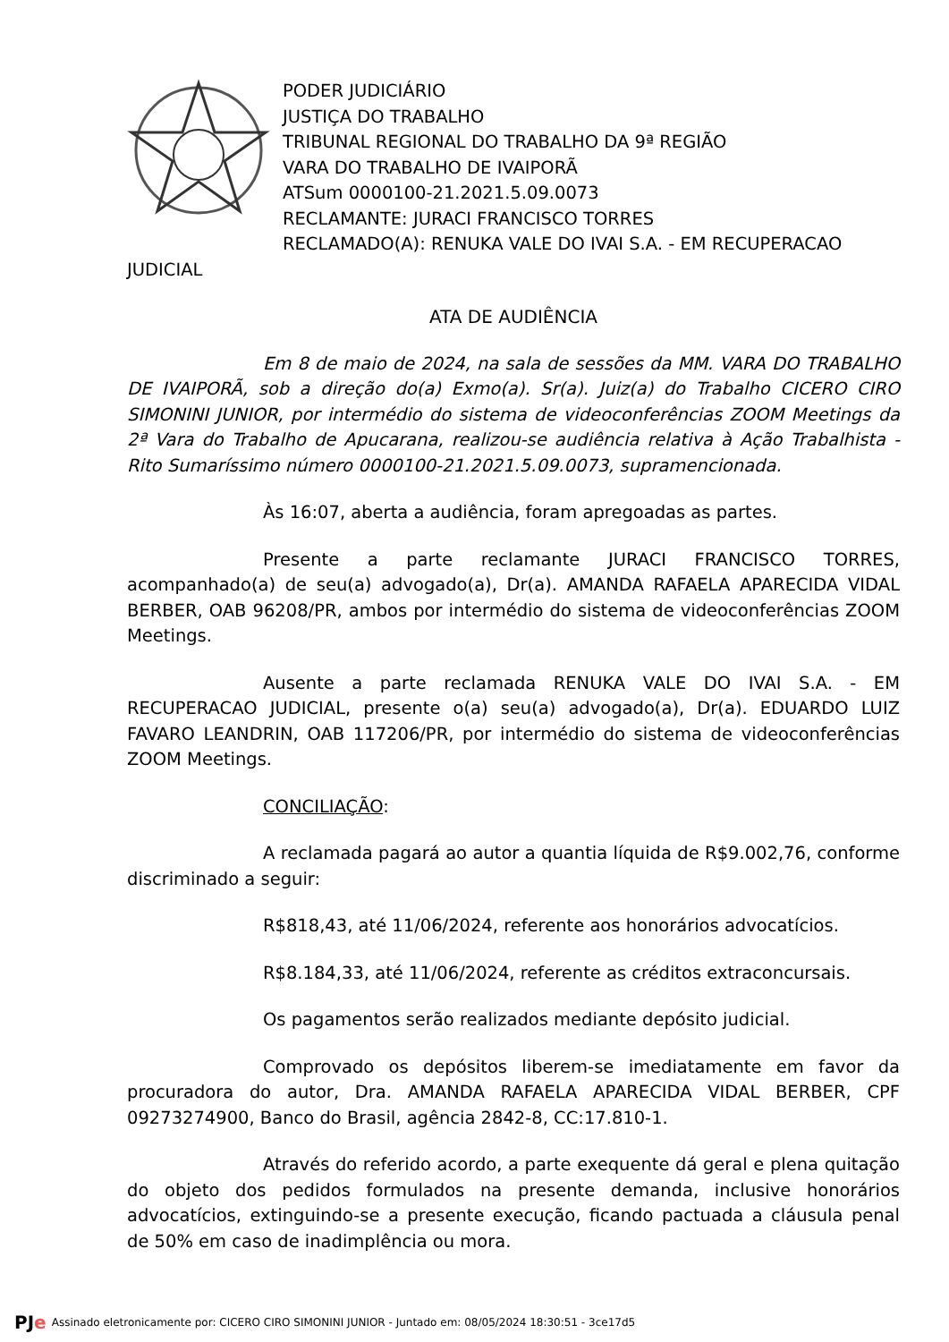PODER JUDICIÁRIO
JUSTIÇA DO TRABALHO
TRIBUNAL REGIONAL DO TRABALHO DA 9ª REGIÃO
VARA DO TRABALHO DE IVAIPORÃ
ATSum 0000100-21.2021.5.09.0073
RECLAMANTE: JURACI FRANCISCO TORRES
RECLAMADO(A): RENUKA VALE DO IVAI S.A. - EM RECUPERACAO
JUDICIAL
ATA DE AUDIÊNCIA
Em 8 de maio de 2024, na sala de sessões da MM. VARA DO TRABALHO DE IVAIPORÃ, sob a direção do(a) Exmo(a). Sr(a). Juiz(a) do Trabalho CICERO CIRO SIMONINI JUNIOR, por intermédio do sistema de videoconferências ZOOM Meetings da 2ª Vara do Trabalho de Apucarana, realizou-se audiência relativa à Ação Trabalhista - Rito Sumaríssimo número 0000100-21.2021.5.09.0073, supramencionada.
Às 16:07, aberta a audiência, foram apregoadas as partes.
Presente a parte reclamante JURACI FRANCISCO TORRES, acompanhado(a) de seu(a) advogado(a), Dr(a). AMANDA RAFAELA APARECIDA VIDAL BERBER, OAB 96208/PR, ambos por intermédio do sistema de videoconferências ZOOM Meetings.
Ausente a parte reclamada RENUKA VALE DO IVAI S.A. - EM RECUPERACAO JUDICIAL, presente o(a) seu(a) advogado(a), Dr(a). EDUARDO LUIZ FAVARO LEANDRIN, OAB 117206/PR, por intermédio do sistema de videoconferências ZOOM Meetings.
CONCILIAÇÃO:
A reclamada pagará ao autor a quantia líquida de R$9.002,76, conforme discriminado a seguir:
R$818,43, até 11/06/2024, referente aos honorários advocatícios.
R$8.184,33, até 11/06/2024, referente as créditos extraconcursais.
Os pagamentos serão realizados mediante depósito judicial.
Comprovado os depósitos liberem-se imediatamente em favor da procuradora do autor, Dra. AMANDA RAFAELA APARECIDA VIDAL BERBER, CPF 09273274900, Banco do Brasil, agência 2842-8, CC:17.810-1.
Através do referido acordo, a parte exequente dá geral e plena quitação do objeto dos pedidos formulados na presente demanda, inclusive honorários advocatícios, extinguindo-se a presente execução, ficando pactuada a cláusula penal de 50% em caso de inadimplência ou mora.
PJe Assinado eletronicamente por: CICERO CIRO SIMONINI JUNIOR - Juntado em: 08/05/2024 18:30:51 - 3ce17d5